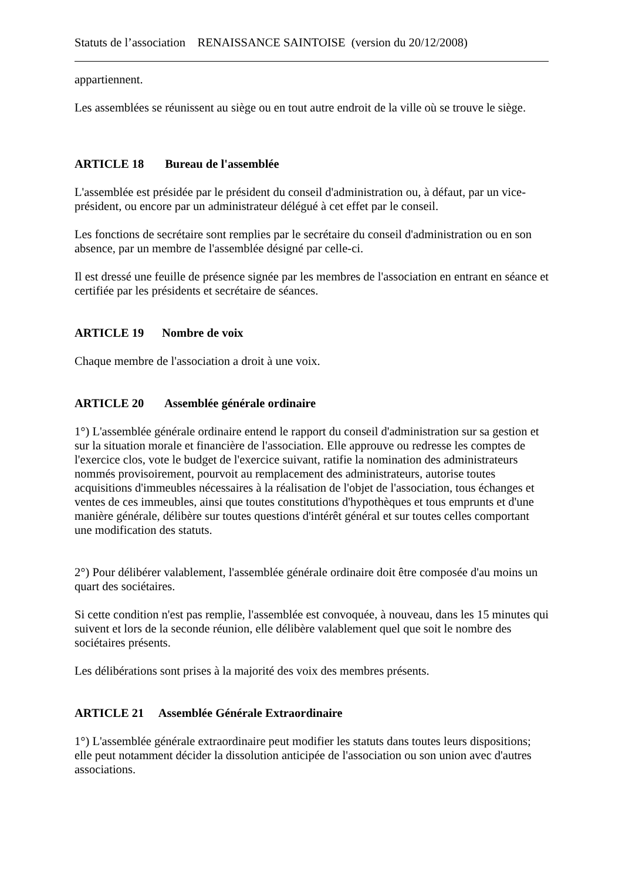Statuts de l’association RENAISSANCE SAINTOISE (version du 20/12/2008)
appartiennent.
Les assemblées se réunissent au siège ou en tout autre endroit de la ville où se trouve le siège.
ARTICLE 18 Bureau de l'assemblée
L'assemblée est présidée par le président du conseil d'administration ou, à défaut, par un vice-président, ou encore par un administrateur délégué à cet effet par le conseil.
Les fonctions de secrétaire sont remplies par le secrétaire du conseil d'administration ou en son absence, par un membre de l'assemblée désigné par celle-ci.
Il est dressé une feuille de présence signée par les membres de l'association en entrant en séance et certifiée par les présidents et secrétaire de séances.
ARTICLE 19 Nombre de voix
Chaque membre de l'association a droit à une voix.
ARTICLE 20 Assemblée générale ordinaire
1°) L'assemblée générale ordinaire entend le rapport du conseil d'administration sur sa gestion et sur la situation morale et financière de l'association. Elle approuve ou redresse les comptes de l'exercice clos, vote le budget de l'exercice suivant, ratifie la nomination des administrateurs nommés provisoirement, pourvoit au remplacement des administrateurs, autorise toutes acquisitions d'immeubles nécessaires à la réalisation de l'objet de l'association, tous échanges et ventes de ces immeubles, ainsi que toutes constitutions d'hypothèques et tous emprunts et d'une manière générale, délibère sur toutes questions d'intérêt général et sur toutes celles comportant une modification des statuts.
2°) Pour délibérer valablement, l'assemblée générale ordinaire doit être composée d'au moins un quart des sociétaires.
Si cette condition n'est pas remplie, l'assemblée est convoquée, à nouveau, dans les 15 minutes qui suivent et lors de la seconde réunion, elle délibère valablement quel que soit le nombre des sociétaires présents.
Les délibérations sont prises à la majorité des voix des membres présents.
ARTICLE 21 Assemblée Générale Extraordinaire
1°) L'assemblée générale extraordinaire peut modifier les statuts dans toutes leurs dispositions; elle peut notamment décider la dissolution anticipée de l'association ou son union avec d'autres associations.